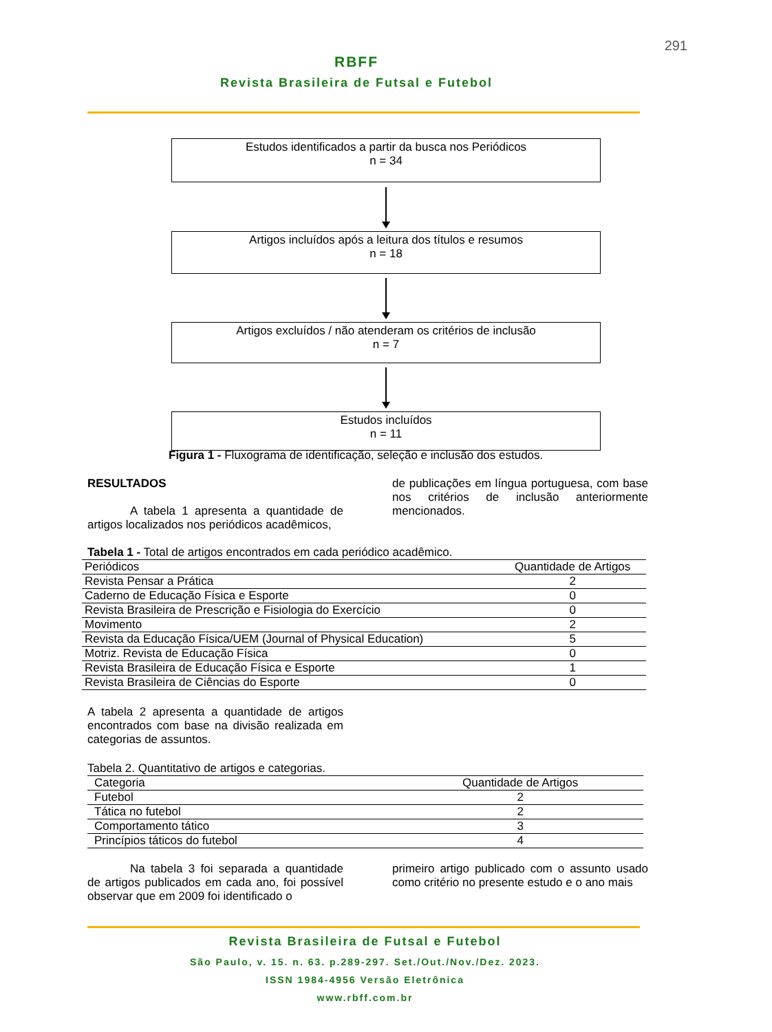291
RBFF
Revista Brasileira de Futsal e Futebol
Estudos identificados a partir da busca nos Periódicos
n = 34
Artigos incluídos após a leitura dos títulos e resumos
n = 18
Artigos excluídos / não atenderam os critérios de inclusão
n = 7
Estudos incluídos
n = 11
Figura 1 - Fluxograma de identificação, seleção e inclusão dos estudos.
RESULTADOS
A tabela 1 apresenta a quantidade de artigos localizados nos periódicos acadêmicos,
de publicações em língua portuguesa, com base nos critérios de inclusão anteriormente mencionados.
Tabela 1 - Total de artigos encontrados em cada periódico acadêmico.
| Periódicos | Quantidade de Artigos |
| --- | --- |
| Revista Pensar a Prática | 2 |
| Caderno de Educação Física e Esporte | 0 |
| Revista Brasileira de Prescrição e Fisiologia do Exercício | 0 |
| Movimento | 2 |
| Revista da Educação Física/UEM (Journal of Physical Education) | 5 |
| Motriz. Revista de Educação Física | 0 |
| Revista Brasileira de Educação Física e Esporte | 1 |
| Revista Brasileira de Ciências do Esporte | 0 |
A tabela 2 apresenta a quantidade de artigos encontrados com base na divisão realizada em categorias de assuntos.
Tabela 2. Quantitativo de artigos e categorias.
| Categoria | Quantidade de Artigos |
| --- | --- |
| Futebol | 2 |
| Tática no futebol | 2 |
| Comportamento tático | 3 |
| Princípios táticos do futebol | 4 |
Na tabela 3 foi separada a quantidade de artigos publicados em cada ano, foi possível observar que em 2009 foi identificado o
primeiro artigo publicado com o assunto usado como critério no presente estudo e o ano mais
Revista Brasileira de Futsal e Futebol
São Paulo, v. 15. n. 63. p.289-297. Set./Out./Nov./Dez. 2023.
ISSN 1984-4956 Versão Eletrônica
www.rbff.com.br